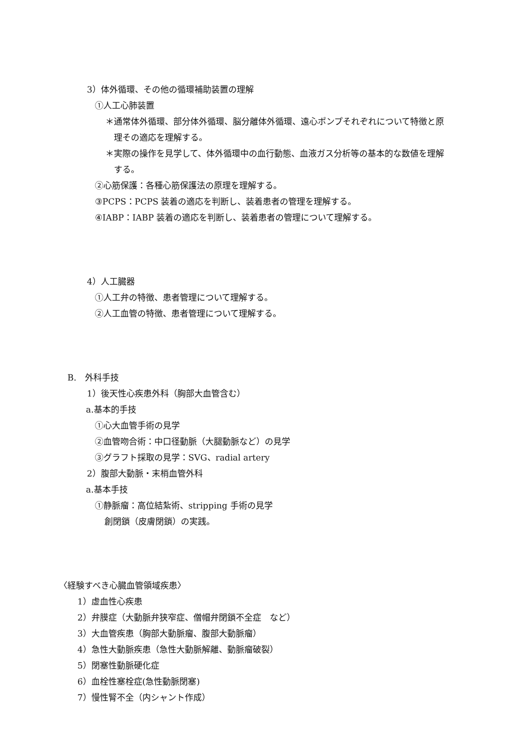3）体外循環、その他の循環補助装置の理解
①人工心肺装置
＊通常体外循環、部分体外循環、脳分離体外循環、遠心ポンプそれぞれについて特徴と原
理その適応を理解する。
＊実際の操作を見学して、体外循環中の血行動態、血液ガス分析等の基本的な数値を理解
する。
②心筋保護：各種心筋保護法の原理を理解する。
③PCPS：PCPS 装着の適応を判断し、装着患者の管理を理解する。
④IABP：IABP 装着の適応を判断し、装着患者の管理について理解する。
4）人工臓器
①人工弁の特徴、患者管理について理解する。
②人工血管の特徴、患者管理について理解する。
B.　外科手技
1）後天性心疾患外科（胸部大血管含む）
a.基本的手技
①心大血管手術の見学
②血管吻合術：中口径動脈（大腿動脈など）の見学
③グラフト採取の見学：SVG、radial artery
2）腹部大動脈・末梢血管外科
a.基本手技
①静脈瘤：高位結紮術、stripping 手術の見学
創閉鎖（皮膚閉鎖）の実践。
〈経験すべき心臓血管領域疾患〉
1）虚血性心疾患
2）弁膜症（大動脈弁狭窄症、僧帽弁閉鎖不全症　など）
3）大血管疾患（胸部大動脈瘤、腹部大動脈瘤）
4）急性大動脈疾患（急性大動脈解離、動脈瘤破裂）
5）閉塞性動脈硬化症
6）血栓性塞栓症(急性動脈閉塞)
7）慢性腎不全（内シャント作成）